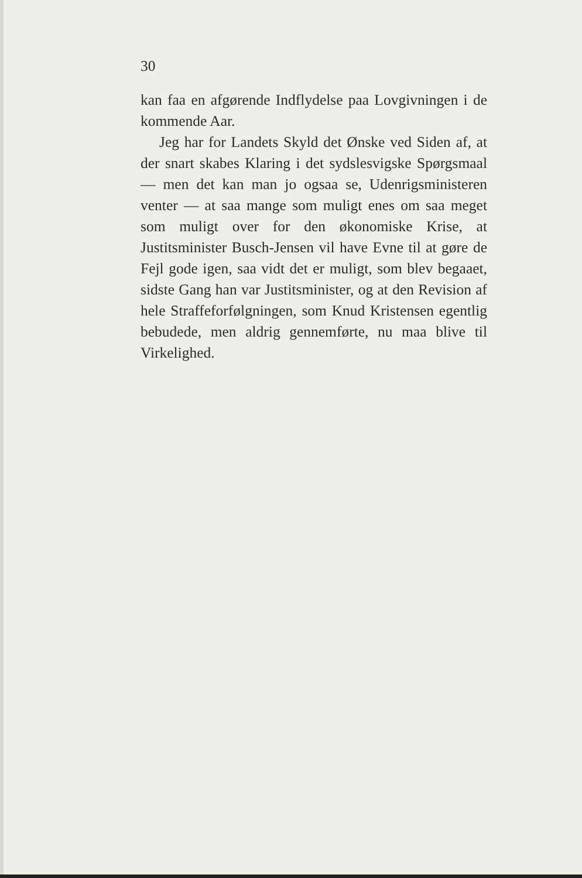30
kan faa en afgørende Indflydelse paa Lovgivningen i de kommende Aar.
Jeg har for Landets Skyld det Ønske ved Siden af, at der snart skabes Klaring i det sydslesvigske Spørgsmaal — men det kan man jo ogsaa se, Udenrigsministeren venter — at saa mange som muligt enes om saa meget som muligt over for den økonomiske Krise, at Justitsminister Busch-Jensen vil have Evne til at gøre de Fejl gode igen, saa vidt det er muligt, som blev begaaet, sidste Gang han var Justitsminister, og at den Revision af hele Straffeforfølgningen, som Knud Kristensen egentlig bebudede, men aldrig gennemførte, nu maa blive til Virkelighed.